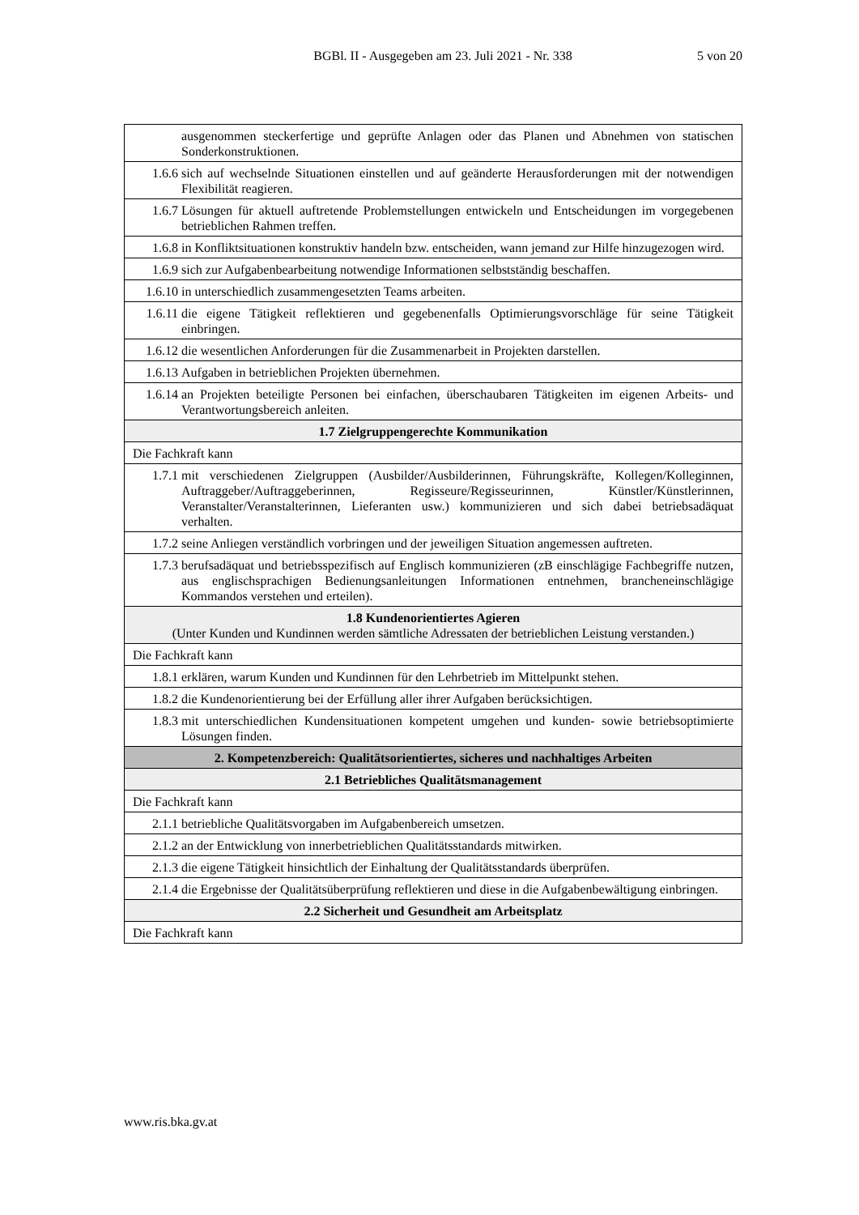BGBl. II - Ausgegeben am 23. Juli 2021 - Nr. 338 5 von 20
| | ausgenommen steckerfertige und geprüfte Anlagen oder das Planen und Abnehmen von statischen Sonderkonstruktionen. |
| 1.6.6 | sich auf wechselnde Situationen einstellen und auf geänderte Herausforderungen mit der notwendigen Flexibilität reagieren. |
| 1.6.7 | Lösungen für aktuell auftretende Problemstellungen entwickeln und Entscheidungen im vorgegebenen betrieblichen Rahmen treffen. |
| 1.6.8 | in Konfliktsituationen konstruktiv handeln bzw. entscheiden, wann jemand zur Hilfe hinzugezogen wird. |
| 1.6.9 | sich zur Aufgabenbearbeitung notwendige Informationen selbstständig beschaffen. |
| 1.6.10 | in unterschiedlich zusammengesetzten Teams arbeiten. |
| 1.6.11 | die eigene Tätigkeit reflektieren und gegebenenfalls Optimierungsvorschläge für seine Tätigkeit einbringen. |
| 1.6.12 | die wesentlichen Anforderungen für die Zusammenarbeit in Projekten darstellen. |
| 1.6.13 | Aufgaben in betrieblichen Projekten übernehmen. |
| 1.6.14 | an Projekten beteiligte Personen bei einfachen, überschaubaren Tätigkeiten im eigenen Arbeits- und Verantwortungsbereich anleiten. |
| 1.7 Zielgruppengerechte Kommunikation | |
| Die Fachkraft kann | |
| 1.7.1 | mit verschiedenen Zielgruppen (Ausbilder/Ausbilderinnen, Führungskräfte, Kollegen/Kolleginnen, Auftraggeber/Auftraggeberinnen, Regisseure/Regisseurinnen, Künstler/Künstlerinnen, Veranstalter/Veranstalterinnen, Lieferanten usw.) kommunizieren und sich dabei betriebsadäquat verhalten. |
| 1.7.2 | seine Anliegen verständlich vorbringen und der jeweiligen Situation angemessen auftreten. |
| 1.7.3 | berufsadäquat und betriebsspezifisch auf Englisch kommunizieren (zB einschlägige Fachbegriffe nutzen, aus englischsprachigen Bedienungsanleitungen Informationen entnehmen, brancheneinschlägige Kommandos verstehen und erteilen). |
| 1.8 Kundenorientiertes Agieren (Unter Kunden und Kundinnen werden sämtliche Adressaten der betrieblichen Leistung verstanden.) | |
| Die Fachkraft kann | |
| 1.8.1 | erklären, warum Kunden und Kundinnen für den Lehrbetrieb im Mittelpunkt stehen. |
| 1.8.2 | die Kundenorientierung bei der Erfüllung aller ihrer Aufgaben berücksichtigen. |
| 1.8.3 | mit unterschiedlichen Kundensituationen kompetent umgehen und kunden- sowie betriebsoptimierte Lösungen finden. |
| 2. Kompetenzbereich: Qualitätsorientiertes, sicheres und nachhaltiges Arbeiten | |
| 2.1 Betriebliches Qualitätsmanagement | |
| Die Fachkraft kann | |
| 2.1.1 | betriebliche Qualitätsvorgaben im Aufgabenbereich umsetzen. |
| 2.1.2 | an der Entwicklung von innerbetrieblichen Qualitätsstandards mitwirken. |
| 2.1.3 | die eigene Tätigkeit hinsichtlich der Einhaltung der Qualitätsstandards überprüfen. |
| 2.1.4 | die Ergebnisse der Qualitätsüberprüfung reflektieren und diese in die Aufgabenbewältigung einbringen. |
| 2.2 Sicherheit und Gesundheit am Arbeitsplatz | |
| Die Fachkraft kann | |
www.ris.bka.gv.at